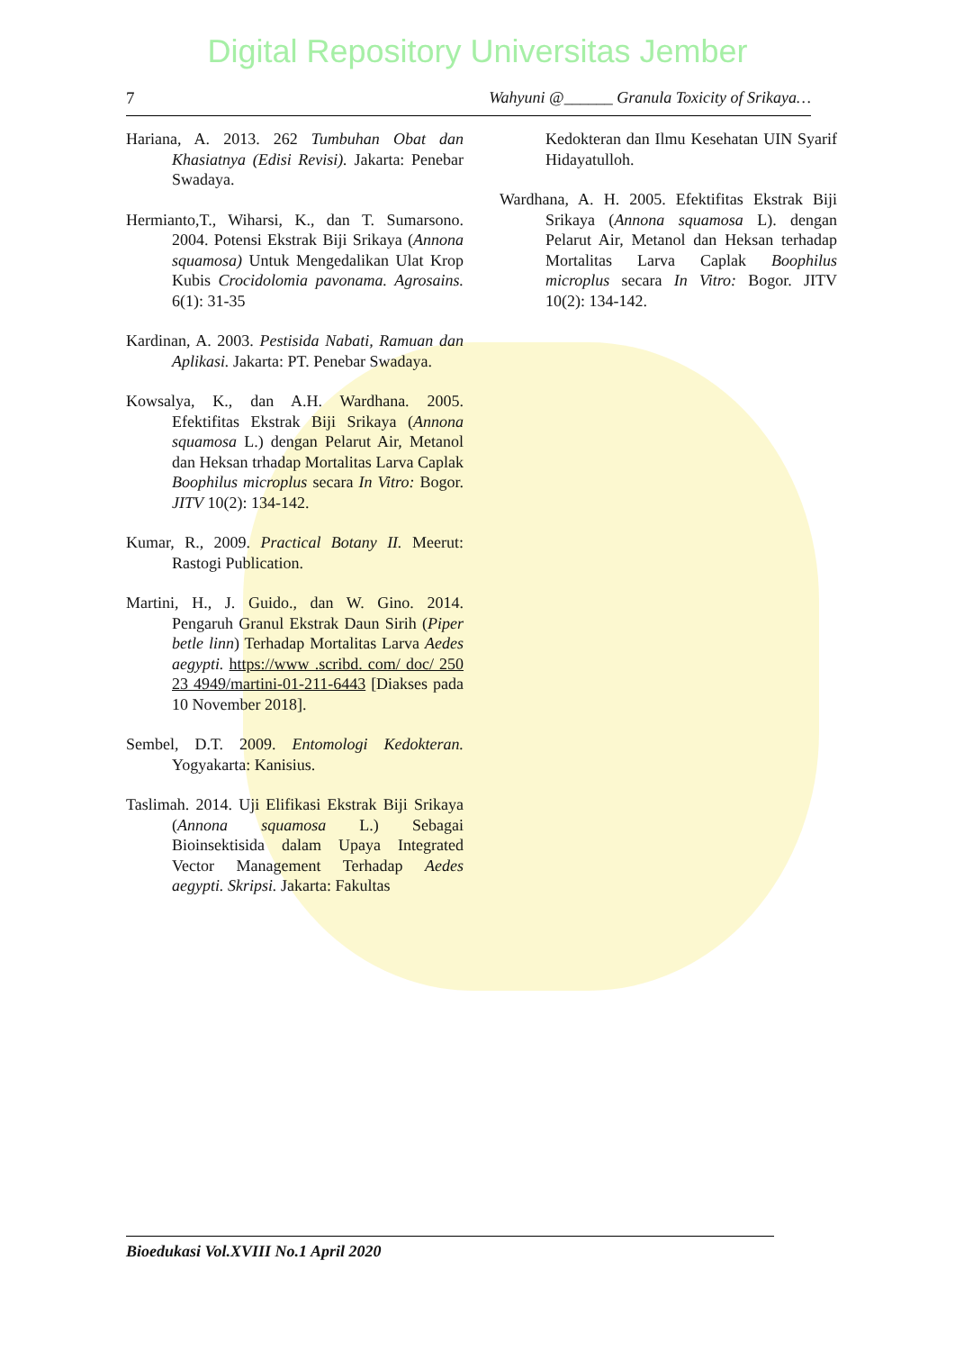Digital Repository Universitas Jember
7 Wahyuni @______ Granula Toxicity of Srikaya…
Hariana, A. 2013. 262 Tumbuhan Obat dan Khasiatnya (Edisi Revisi). Jakarta: Penebar Swadaya.
Hermianto,T., Wiharsi, K., dan T. Sumarsono. 2004. Potensi Ekstrak Biji Srikaya (Annona squamosa) Untuk Mengedalikan Ulat Krop Kubis Crocidolomia pavonama. Agrosains. 6(1): 31-35
Kardinan, A. 2003. Pestisida Nabati, Ramuan dan Aplikasi. Jakarta: PT. Penebar Swadaya.
Kowsalya, K., dan A.H. Wardhana. 2005. Efektifitas Ekstrak Biji Srikaya (Annona squamosa L.) dengan Pelarut Air, Metanol dan Heksan trhadap Mortalitas Larva Caplak Boophilus microplus secara In Vitro: Bogor. JITV 10(2): 134-142.
Kumar, R., 2009. Practical Botany II. Meerut: Rastogi Publication.
Martini, H., J. Guido., dan W. Gino. 2014. Pengaruh Granul Ekstrak Daun Sirih (Piper betle linn) Terhadap Mortalitas Larva Aedes aegypti. https://www .scribd. com/ doc/ 250 23 4949/martini-01-211-6443 [Diakses pada 10 November 2018].
Sembel, D.T. 2009. Entomologi Kedokteran. Yogyakarta: Kanisius.
Taslimah. 2014. Uji Elifikasi Ekstrak Biji Srikaya (Annona squamosa L.) Sebagai Bioinsektisida dalam Upaya Integrated Vector Management Terhadap Aedes aegypti. Skripsi. Jakarta: Fakultas
Kedokteran dan Ilmu Kesehatan UIN Syarif Hidayatulloh.
Wardhana, A. H. 2005. Efektifitas Ekstrak Biji Srikaya (Annona squamosa L). dengan Pelarut Air, Metanol dan Heksan terhadap Mortalitas Larva Caplak Boophilus microplus secara In Vitro: Bogor. JITV 10(2): 134-142.
Bioedukasi Vol.XVIII No.1 April 2020